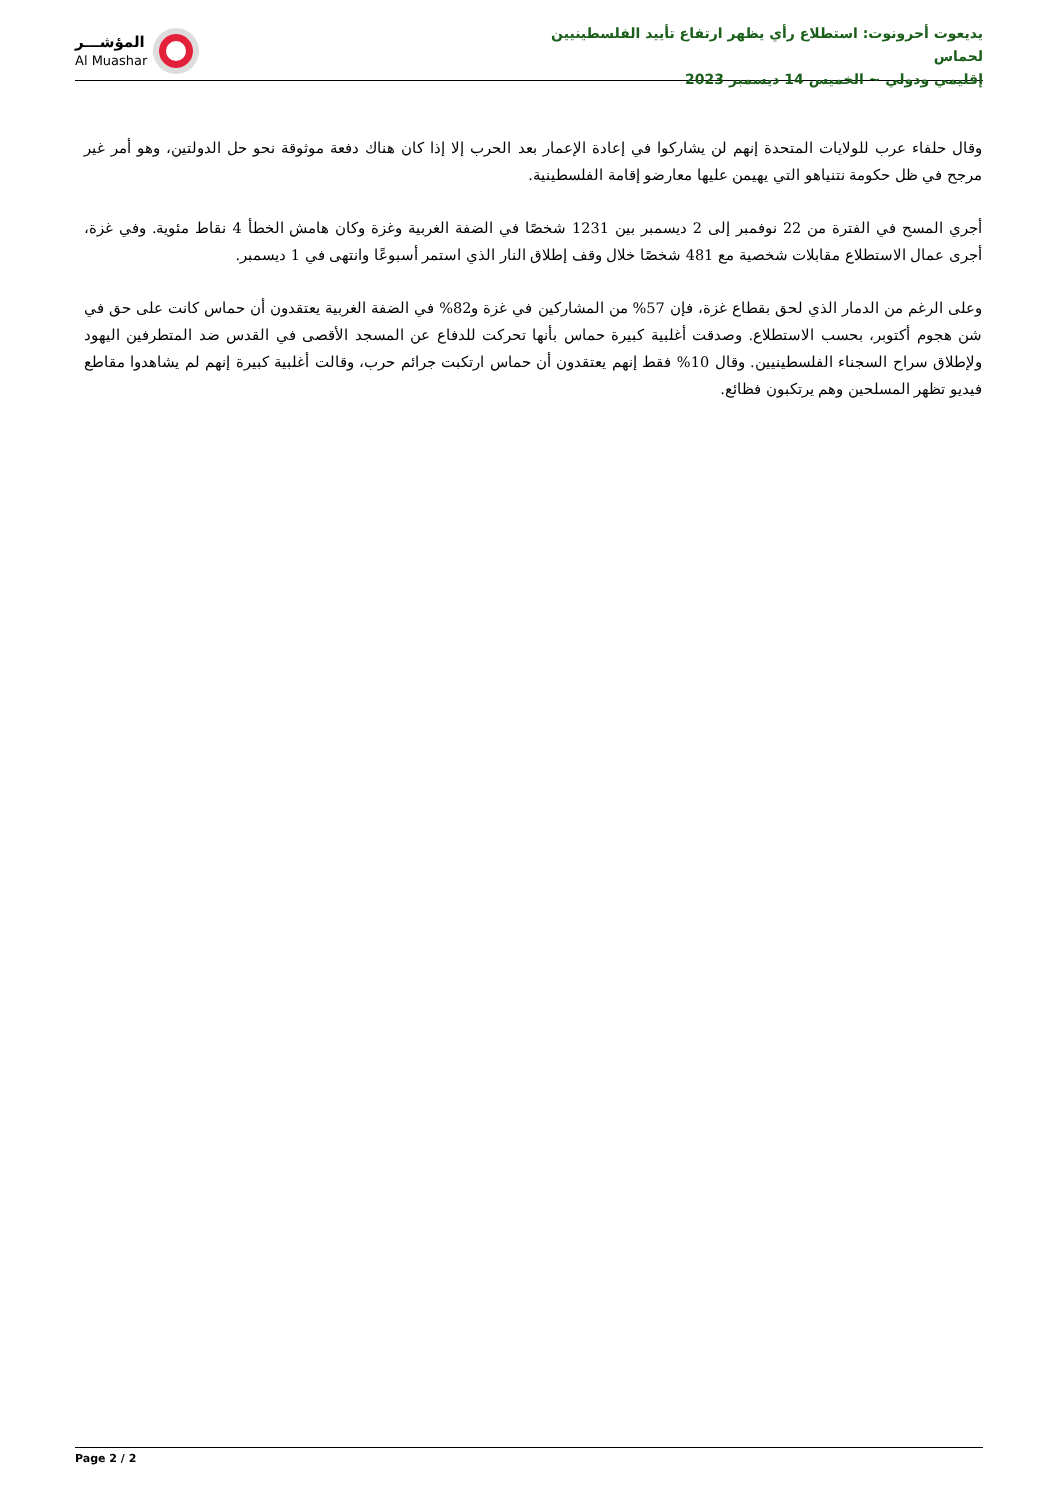يديعوت أحرونوت: استطلاع رأي يظهر ارتفاع تأييد الفلسطينيين لحماس
إقليمي ودولي ~ الخميس 14 ديسمبر 2023
المؤشـــر
Al Muashar
وقال حلفاء عرب للولايات المتحدة إنهم لن يشاركوا في إعادة الإعمار بعد الحرب إلا إذا كان هناك دفعة موثوقة نحو حل الدولتين، وهو أمر غير مرجح في ظل حكومة نتنياهو التي يهيمن عليها معارضو إقامة الفلسطينية.
أجري المسح في الفترة من 22 نوفمبر إلى 2 ديسمبر بين 1231 شخصًا في الضفة الغربية وغزة وكان هامش الخطأ 4 نقاط مئوية. وفي غزة، أجرى عمال الاستطلاع مقابلات شخصية مع 481 شخصًا خلال وقف إطلاق النار الذي استمر أسبوعًا وانتهى في 1 ديسمبر.
وعلى الرغم من الدمار الذي لحق بقطاع غزة، فإن 57% من المشاركين في غزة و82% في الضفة الغربية يعتقدون أن حماس كانت على حق في شن هجوم أكتوبر، بحسب الاستطلاع. وصدقت أغلبية كبيرة حماس بأنها تحركت للدفاع عن المسجد الأقصى في القدس ضد المتطرفين اليهود ولإطلاق سراح السجناء الفلسطينيين. وقال 10% فقط إنهم يعتقدون أن حماس ارتكبت جرائم حرب، وقالت أغلبية كبيرة إنهم لم يشاهدوا مقاطع فيديو تظهر المسلحين وهم يرتكبون فظائع.
Page 2 / 2